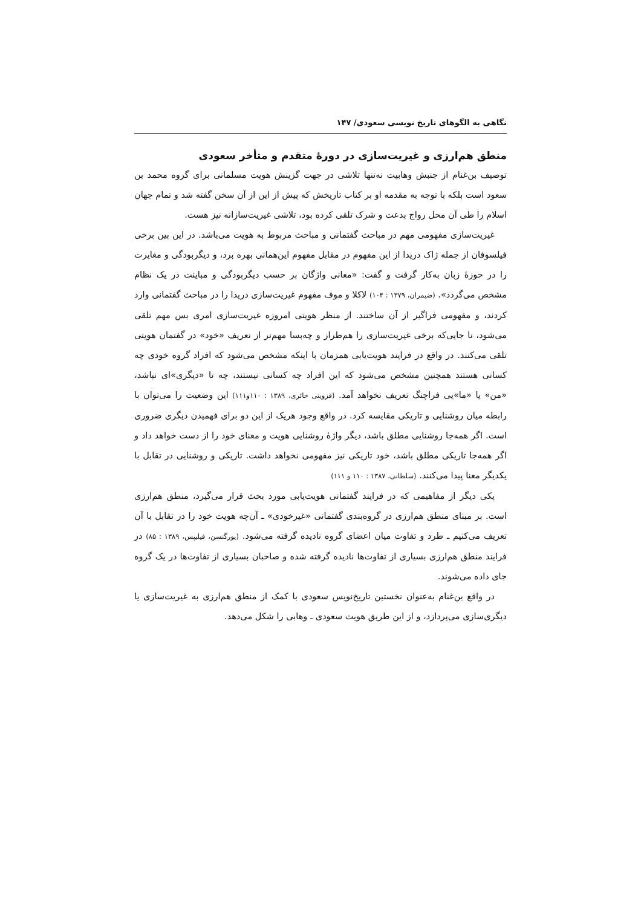نگاهی به الگوهای تاریخ نویسی سعودی/ ۱۴۷
منطق هم‌ارزی و غیریت‌سازی در دورۀ متقدم و متأخر سعودی
توصیف بن‌غنام از جنبش وهابیت نه‌تنها تلاشی در جهت گزینش هویت مسلمانی برای گروه محمد بن سعود است بلکه با توجه به مقدمه او بر کتاب تاریخش که پیش از این از آن سخن گفته شد و تمام جهان اسلام را طی آن محل رواج بدعت و شرک تلقی کرده بود، تلاشی غیریت‌سازانه نیز هست.
غیریت‌سازی مفهومی مهم در مباحث گفتمانی و مباحث مربوط به هویت می‌باشد. در این بین برخی فیلسوفان از جمله ژاک دریدا از این مفهوم در مقابل مفهوم این‌همانی بهره برد، و دیگربودگی و مغایرت را در حوزۀ زبان به‌کار گرفت و گفت: «معانی واژگان بر حسب دیگربودگی و مباینت در یک نظام مشخص می‌گردد». (ضیمران، ۱۳۷۹ : ۱۰۴) لاکلا و موف مفهوم غیریت‌سازی دریدا را در مباحث گفتمانی وارد کردند، و مفهومی فراگیر از آن ساختند. از منظر هویتی امروزه غیریت‌سازی امری بس مهم تلقی می‌شود، تا جایی‌که برخی غیریت‌سازی را هم‌طراز و چه‌بسا مهم‌تر از تعریف «خود» در گفتمان هویتی تلقی می‌کنند. در واقع در فرایند هویت‌یابی همزمان با اینکه مشخص می‌شود که افراد گروه خودی چه کسانی هستند همچنین مشخص می‌شود که این افراد چه کسانی نیستند، چه تا «دیگری»ای نباشد، «من» یا «ما»یی فراچنگ تعریف نخواهد آمد. (قزوینی حائری، ۱۳۸۹ : ۱۱۰و۱۱۱) این وضعیت را می‌توان با رابطه میان روشنایی و تاریکی مقایسه کرد. در واقع وجود هریک از این دو برای فهمیدن دیگری ضروری است. اگر همه‌جا روشنایی مطلق باشد، دیگر واژۀ روشنایی هویت و معنای خود را از دست خواهد داد و اگر همه‌جا تاریکی مطلق باشد، خود تاریکی نیز مفهومی نخواهد داشت. تاریکی و روشنایی در تقابل با یکدیگر معنا پیدا می‌کنند. (سلطانی، ۱۳۸۷ : ۱۱۰ و ۱۱۱)
یکی دیگر از مفاهیمی که در فرایند گفتمانی هویت‌یابی مورد بحث قرار می‌گیرد، منطق هم‌ارزی است. بر مبنای منطق هم‌ارزی در گروه‌بندی گفتمانی «غیرخودی» ـ آن‌چه هویت خود را در تقابل با آن تعریف می‌کنیم ـ طرد و تفاوت میان اعضای گروه نادیده گرفته می‌شود. (یورگنسن، فیلیپس، ۱۳۸۹ : ۸۵) در فرایند منطق هم‌ارزی بسیاری از تفاوت‌ها نادیده گرفته شده و صاحبان بسیاری از تفاوت‌ها در یک گروه جای داده می‌شوند.
در واقع بن‌غنام به‌عنوان نخستین تاریخ‌نویس سعودی با کمک از منطق هم‌ارزی به غیریت‌سازی یا دیگری‌سازی می‌پردازد، و از این طریق هویت سعودی ـ وهابی را شکل می‌دهد.